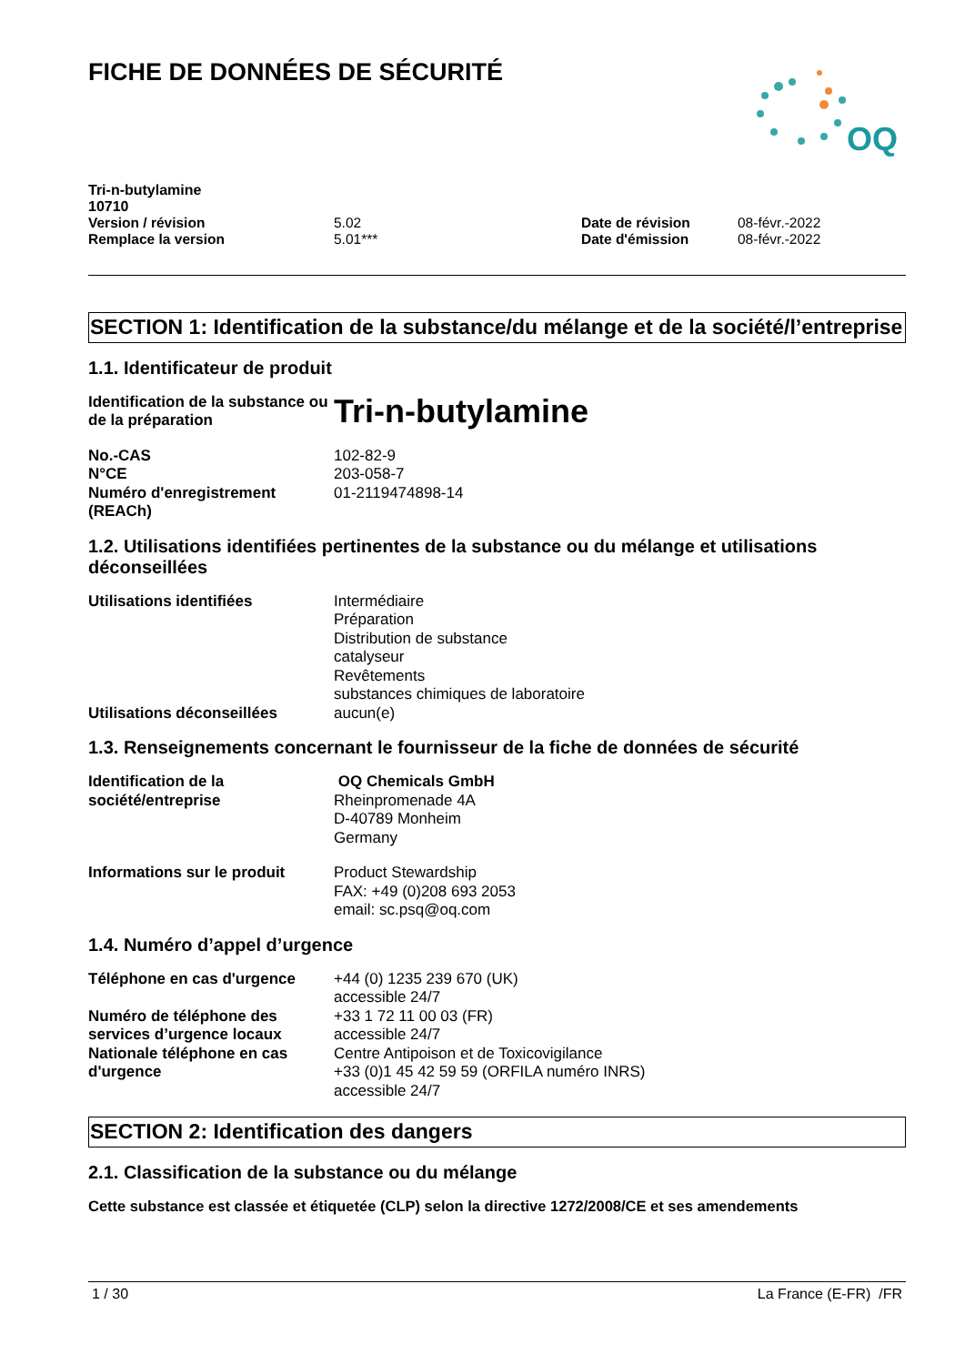FICHE DE DONNÉES DE SÉCURITÉ
OQ
| Tri-n-butylamine |
| 10710 |
| Version / révision | 5.02 | Date de révision | 08-févr.-2022 |
| Remplace la version | 5.01*** | Date d'émission | 08-févr.-2022 |
SECTION 1: Identification de la substance/du mélange et de la société/l’entreprise
1.1. Identificateur de produit
| Identification de la substance ou de la préparation | Tri-n-butylamine |
| No.-CAS | 102-82-9 |
| N°CE | 203-058-7 |
| Numéro d'enregistrement (REACh) | 01-2119474898-14 |
1.2. Utilisations identifiées pertinentes de la substance ou du mélange et utilisations déconseillées
| Utilisations identifiées | Intermédiaire Préparation Distribution de substance catalyseur Revêtements substances chimiques de laboratoire |
| Utilisations déconseillées | aucun(e) |
1.3. Renseignements concernant le fournisseur de la fiche de données de sécurité
| Identification de la société/entreprise | OQ Chemicals GmbH Rheinpromenade 4A D-40789 Monheim Germany |
| Informations sur le produit | Product Stewardship FAX: +49 (0)208 693 2053 email: sc.psq@oq.com |
1.4. Numéro d’appel d’urgence
| Téléphone en cas d'urgence | +44 (0) 1235 239 670 (UK) accessible 24/7 |
| Numéro de téléphone des services d’urgence locaux | +33 1 72 11 00 03 (FR) accessible 24/7 |
| Nationale téléphone en cas d'urgence | Centre Antipoison et de Toxicovigilance +33 (0)1 45 42 59 59 (ORFILA numéro INRS) accessible 24/7 |
SECTION 2: Identification des dangers
2.1. Classification de la substance ou du mélange
Cette substance est classée et étiquetée (CLP) selon la directive 1272/2008/CE et ses amendements
1 / 30 La France (E-FR) /FR